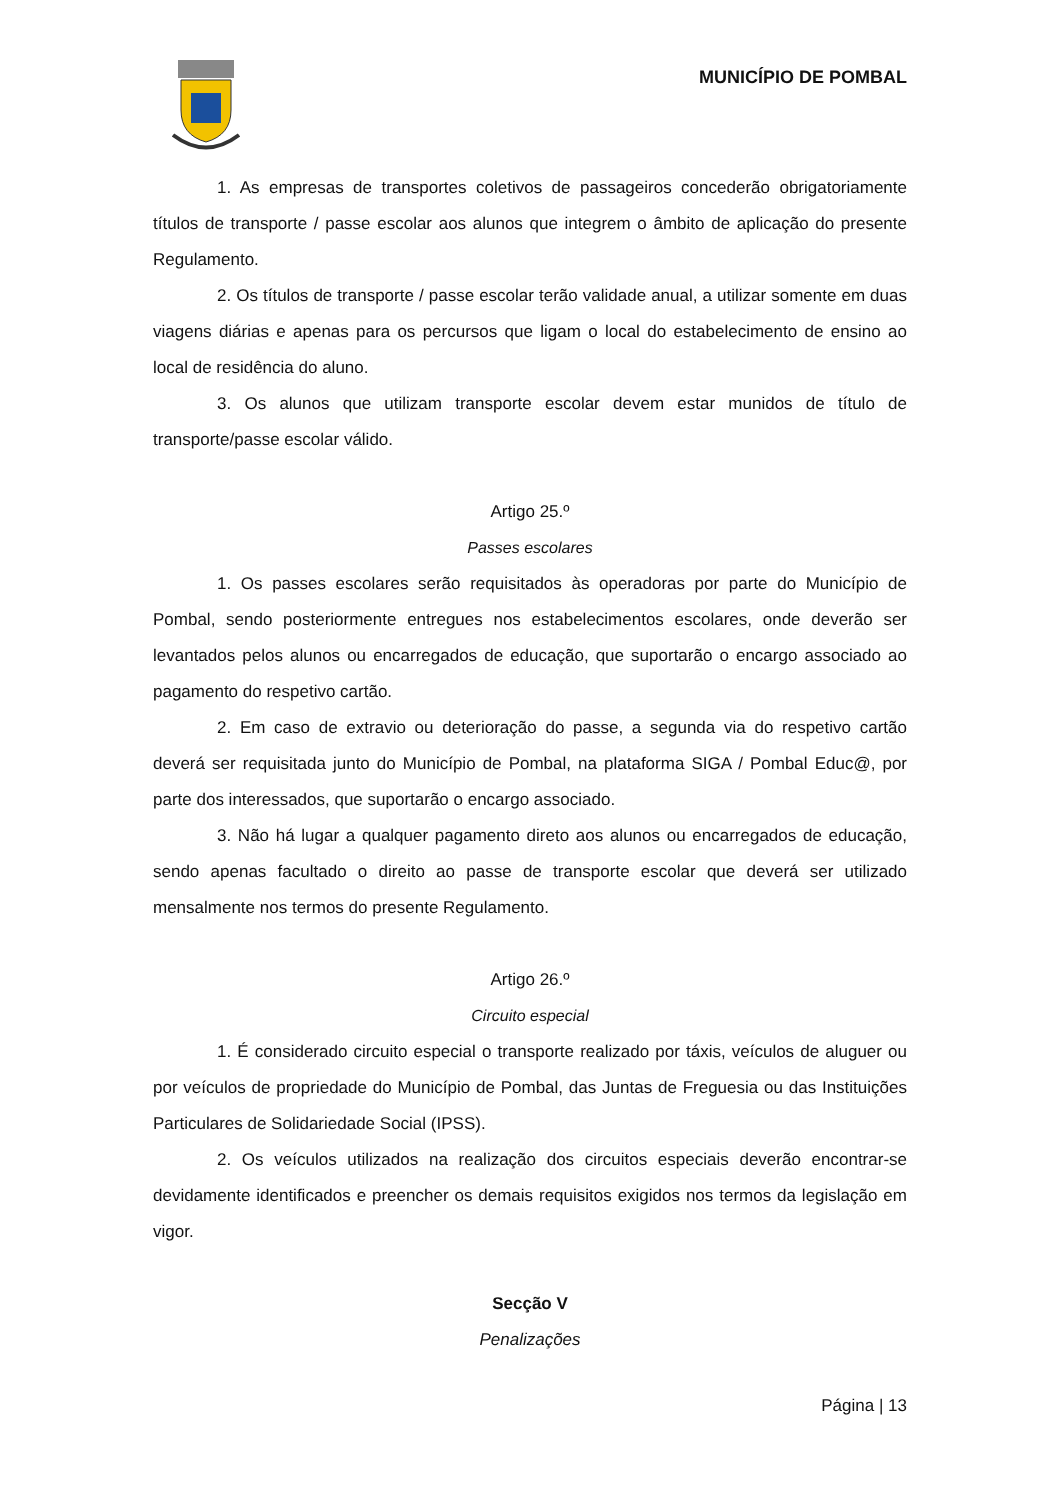MUNICÍPIO DE POMBAL
1. As empresas de transportes coletivos de passageiros concederão obrigatoriamente títulos de transporte / passe escolar aos alunos que integrem o âmbito de aplicação do presente Regulamento.
2. Os títulos de transporte / passe escolar terão validade anual, a utilizar somente em duas viagens diárias e apenas para os percursos que ligam o local do estabelecimento de ensino ao local de residência do aluno.
3. Os alunos que utilizam transporte escolar devem estar munidos de título de transporte/passe escolar válido.
Artigo 25.º
Passes escolares
1. Os passes escolares serão requisitados às operadoras por parte do Município de Pombal, sendo posteriormente entregues nos estabelecimentos escolares, onde deverão ser levantados pelos alunos ou encarregados de educação, que suportarão o encargo associado ao pagamento do respetivo cartão.
2. Em caso de extravio ou deterioração do passe, a segunda via do respetivo cartão deverá ser requisitada junto do Município de Pombal, na plataforma SIGA / Pombal Educ@, por parte dos interessados, que suportarão o encargo associado.
3. Não há lugar a qualquer pagamento direto aos alunos ou encarregados de educação, sendo apenas facultado o direito ao passe de transporte escolar que deverá ser utilizado mensalmente nos termos do presente Regulamento.
Artigo 26.º
Circuito especial
1. É considerado circuito especial o transporte realizado por táxis, veículos de aluguer ou por veículos de propriedade do Município de Pombal, das Juntas de Freguesia ou das Instituições Particulares de Solidariedade Social (IPSS).
2. Os veículos utilizados na realização dos circuitos especiais deverão encontrar-se devidamente identificados e preencher os demais requisitos exigidos nos termos da legislação em vigor.
Secção V
Penalizações
Página | 13